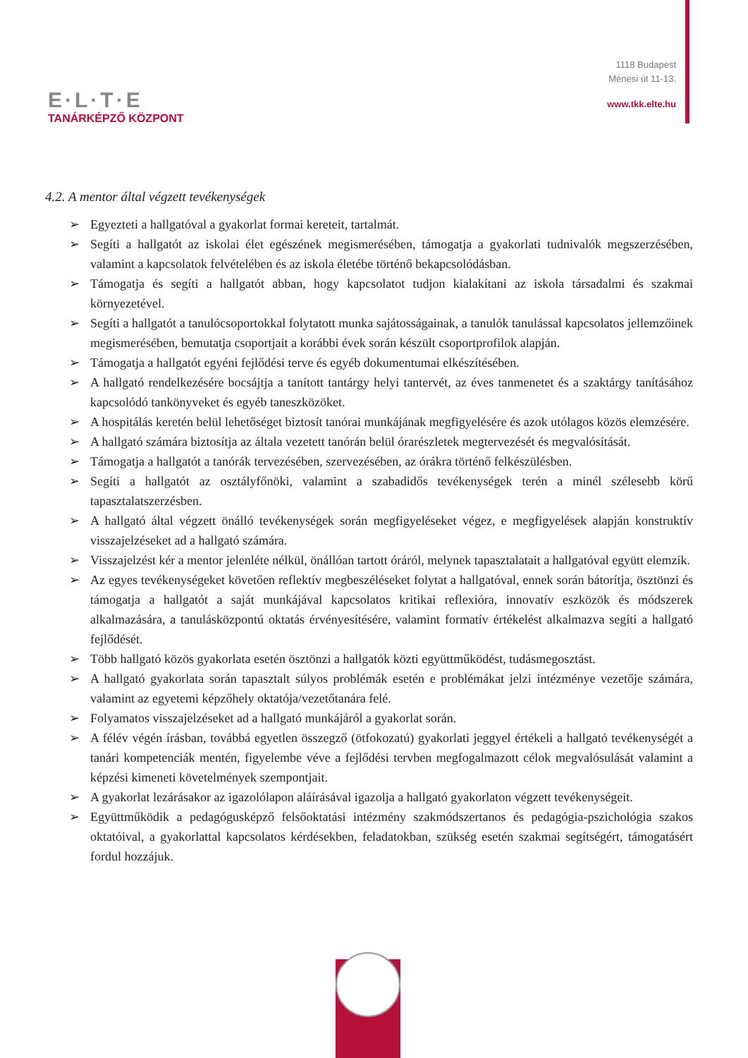E·L·T·E
TANÁRKÉPZŐ KÖZPONT
1118 Budapest
Ménesi út 11-13.
www.tkk.elte.hu
4.2. A mentor által végzett tevékenységek
➢ Egyezteti a hallgatóval a gyakorlat formai kereteit, tartalmát.
➢ Segíti a hallgatót az iskolai élet egészének megismerésében, támogatja a gyakorlati tudnivalók megszerzésében, valamint a kapcsolatok felvételében és az iskola életébe történő bekapcsolódásban.
➢ Támogatja és segíti a hallgatót abban, hogy kapcsolatot tudjon kialakítani az iskola társadalmi és szakmai környezetével.
➢ Segíti a hallgatót a tanulócsoportokkal folytatott munka sajátosságainak, a tanulók tanulással kapcsolatos jellemzőinek megismerésében, bemutatja csoportjait a korábbi évek során készült csoportprofilok alapján.
➢ Támogatja a hallgatót egyéni fejlődési terve és egyéb dokumentumai elkészítésében.
➢ A hallgató rendelkezésére bocsájtja a tanított tantárgy helyi tantervét, az éves tanmenetet és a szaktárgy tanításához kapcsolódó tankönyveket és egyéb taneszközöket.
➢ A hospitálás keretén belül lehetőséget biztosít tanórai munkájának megfigyelésére és azok utólagos közös elemzésére.
➢ A hallgató számára biztosítja az általa vezetett tanórán belül órarészletek megtervezését és megvalósítását.
➢ Támogatja a hallgatót a tanórák tervezésében, szervezésében, az órákra történő felkészülésben.
➢ Segíti a hallgatót az osztályfőnöki, valamint a szabadidős tevékenységek terén a minél szélesebb körű tapasztalatszerzésben.
➢ A hallgató által végzett önálló tevékenységek során megfigyeléseket végez, e megfigyelések alapján konstruktív visszajelzéseket ad a hallgató számára.
➢ Visszajelzést kér a mentor jelenléte nélkül, önállóan tartott óráról, melynek tapasztalatait a hallgatóval együtt elemzik.
➢ Az egyes tevékenységeket követően reflektív megbeszéléseket folytat a hallgatóval, ennek során bátorítja, ösztönzi és támogatja a hallgatót a saját munkájával kapcsolatos kritikai reflexióra, innovatív eszközök és módszerek alkalmazására, a tanulásközpontú oktatás érvényesítésére, valamint formatív értékelést alkalmazva segíti a hallgató fejlődését.
➢ Több hallgató közös gyakorlata esetén ösztönzi a hallgatók közti együttműködést, tudásmegosztást.
➢ A hallgató gyakorlata során tapasztalt súlyos problémák esetén e problémákat jelzi intézménye vezetője számára, valamint az egyetemi képzőhely oktatója/vezetőtanára felé.
➢ Folyamatos visszajelzéseket ad a hallgató munkájáról a gyakorlat során.
➢ A félév végén írásban, továbbá egyetlen összegző (ötfokozatú) gyakorlati jeggyel értékeli a hallgató tevékenységét a tanári kompetenciák mentén, figyelembe véve a fejlődési tervben megfogalmazott célok megvalósulását valamint a képzési kimeneti követelmények szempontjait.
➢ A gyakorlat lezárásakor az igazolólapon aláírásával igazolja a hallgató gyakorlaton végzett tevékenységeit.
➢ Együttműködik a pedagógusképző felsőoktatási intézmény szakmódszertanos és pedagógia-pszichológia szakos oktatóival, a gyakorlattal kapcsolatos kérdésekben, feladatokban, szükség esetén szakmai segítségért, támogatásért fordul hozzájuk.